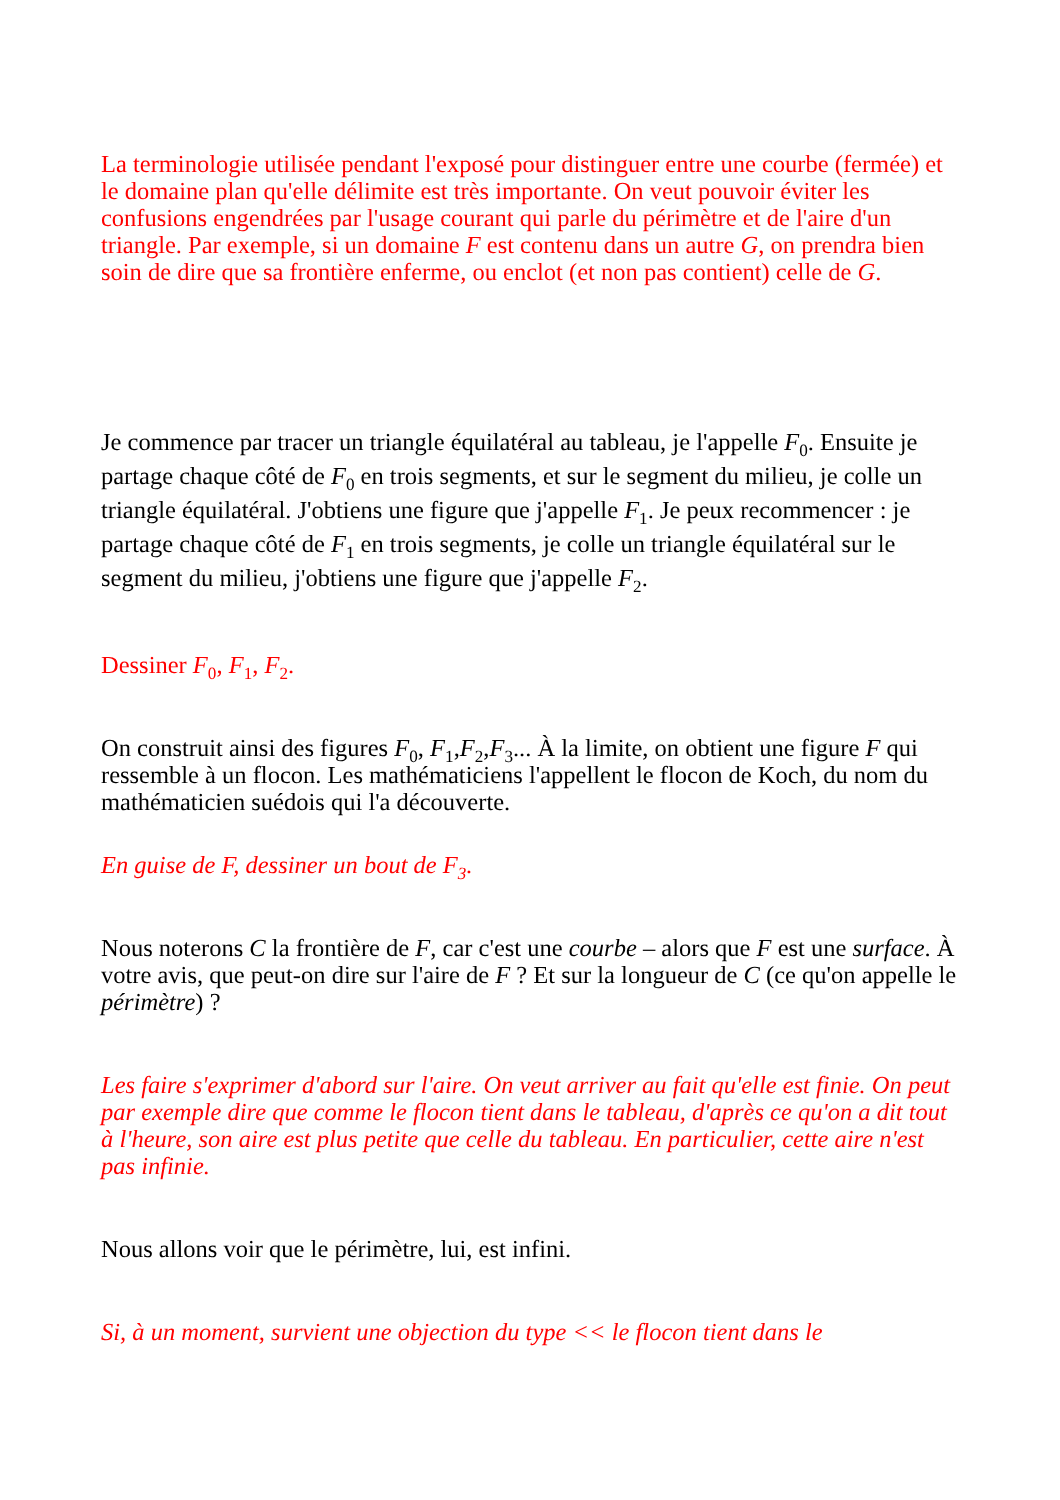La terminologie utilisée pendant l'exposé pour distinguer entre une courbe (fermée) et le domaine plan qu'elle délimite est très importante. On veut pouvoir éviter les confusions engendrées par l'usage courant qui parle du périmètre et de l'aire d'un triangle. Par exemple, si un domaine F est contenu dans un autre G, on prendra bien soin de dire que sa frontière enferme, ou enclot (et non pas contient) celle de G.
Je commence par tracer un triangle équilatéral au tableau, je l'appelle F<sub>0</sub>. Ensuite je partage chaque côté de F<sub>0</sub> en trois segments, et sur le segment du milieu, je colle un triangle équilatéral. J'obtiens une figure que j'appelle F<sub>1</sub>. Je peux recommencer : je partage chaque côté de F<sub>1</sub> en trois segments, je colle un triangle équilatéral sur le segment du milieu, j'obtiens une figure que j'appelle F<sub>2</sub>.
Dessiner F<sub>0</sub>, F<sub>1</sub>, F<sub>2</sub>.
On construit ainsi des figures F<sub>0</sub>, F<sub>1</sub>,F<sub>2</sub>,F<sub>3</sub>... À la limite, on obtient une figure F qui ressemble à un flocon. Les mathématiciens l'appellent le flocon de Koch, du nom du mathématicien suédois qui l'a découverte.
En guise de F, dessiner un bout de F<sub>3</sub>.
Nous noterons C la frontière de F, car c'est une courbe – alors que F est une surface. À votre avis, que peut-on dire sur l'aire de F ? Et sur la longueur de C (ce qu'on appelle le périmètre) ?
Les faire s'exprimer d'abord sur l'aire. On veut arriver au fait qu'elle est finie. On peut par exemple dire que comme le flocon tient dans le tableau, d'après ce qu'on a dit tout à l'heure, son aire est plus petite que celle du tableau. En particulier, cette aire n'est pas infinie.
Nous allons voir que le périmètre, lui, est infini.
Si, à un moment, survient une objection du type << le flocon tient dans le